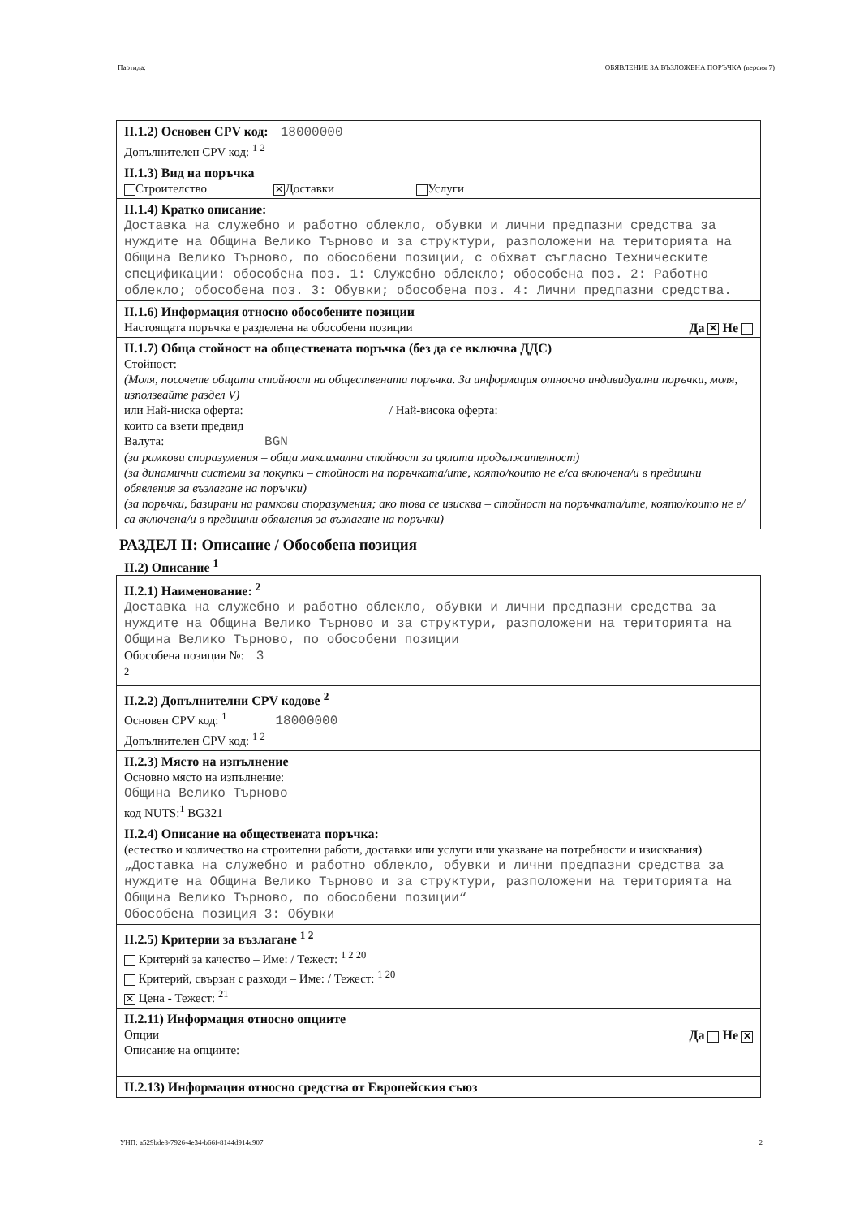Партида: ОБЯВЛЕНИЕ ЗА ВЪЗЛОЖЕНА ПОРЪЧКА (версия 7)
II.1.2) Основен CPV код: 18000000
Допълнителен CPV код: <sup>1 2</sup>
II.1.3) Вид на поръчка
Строителство ✕ Доставки Услуги
II.1.4) Кратко описание:
Доставка на служебно и работно облекло, обувки и лични предпазни средства за нуждите на Община Велико Търново и за структури, разположени на територията на Община Велико Търново, по обособени позиции, с обхват съгласно Техническите спецификации: обособена поз. 1: Служебно облекло; обособена поз. 2: Работно облекло; обособена поз. 3: Обувки; обособена поз. 4: Лични предпазни средства.
II.1.6) Информация относно обособените позиции
Настоящата поръчка е разделена на обособени позиции Да ✕ Не
II.1.7) Обща стойност на обществената поръчка (без да се включва ДДС)
Стойност:
(Моля, посочете общата стойност на обществената поръчка. За информация относно индивидуални поръчки, моля, използвайте раздел V)
или Най-ниска оферта: / Най-висока оферта:
които са взети предвид
Валута: BGN
(за рамкови споразумения – обща максимална стойност за цялата продължителност)
(за динамични системи за покупки – стойност на поръчката/ите, която/които не е/са включена/и в предишни обявления за възлагане на поръчки)
(за поръчки, базирани на рамкови споразумения; ако това се изисква – стойност на поръчката/ите, която/които не е/са включена/и в предишни обявления за възлагане на поръчки)
РАЗДЕЛ II: Описание / Обособена позиция
II.2) Описание <sup>1</sup>
II.2.1) Наименование: <sup>2</sup>
Доставка на служебно и работно облекло, обувки и лични предпазни средства за нуждите на Община Велико Търново и за структури, разположени на територията на Община Велико Търново, по обособени позиции
Обособена позиция №: 3
<sup>2</sup>
II.2.2) Допълнителни CPV кодове <sup>2</sup>
Основен CPV код: <sup>1</sup> 18000000
Допълнителен CPV код: <sup>1 2</sup>
II.2.3) Място на изпълнение
Основно място на изпълнение:
Община Велико Търново
код NUTS:<sup>1</sup> BG321
II.2.4) Описание на обществената поръчка:
(естество и количество на строителни работи, доставки или услуги или указване на потребности и изисквания)
„Доставка на служебно и работно облекло, обувки и лични предпазни средства за нуждите на Община Велико Търново и за структури, разположени на територията на Община Велико Търново, по обособени позиции“
Обособена позиция 3: Обувки
II.2.5) Критерии за възлагане <sup>1 2</sup>
Критерий за качество – Име: / Тежест: <sup>1 2 20</sup>
Критерий, свързан с разходи – Име: / Тежест: <sup>1 20</sup>
✕ Цена - Тежест: <sup>21</sup>
II.2.11) Информация относно опциите
Опции Да Не ✕
Описание на опциите:
II.2.13) Информация относно средства от Европейския съюз
УНП: a529bde8-7926-4e34-b66f-8144d914c907 2